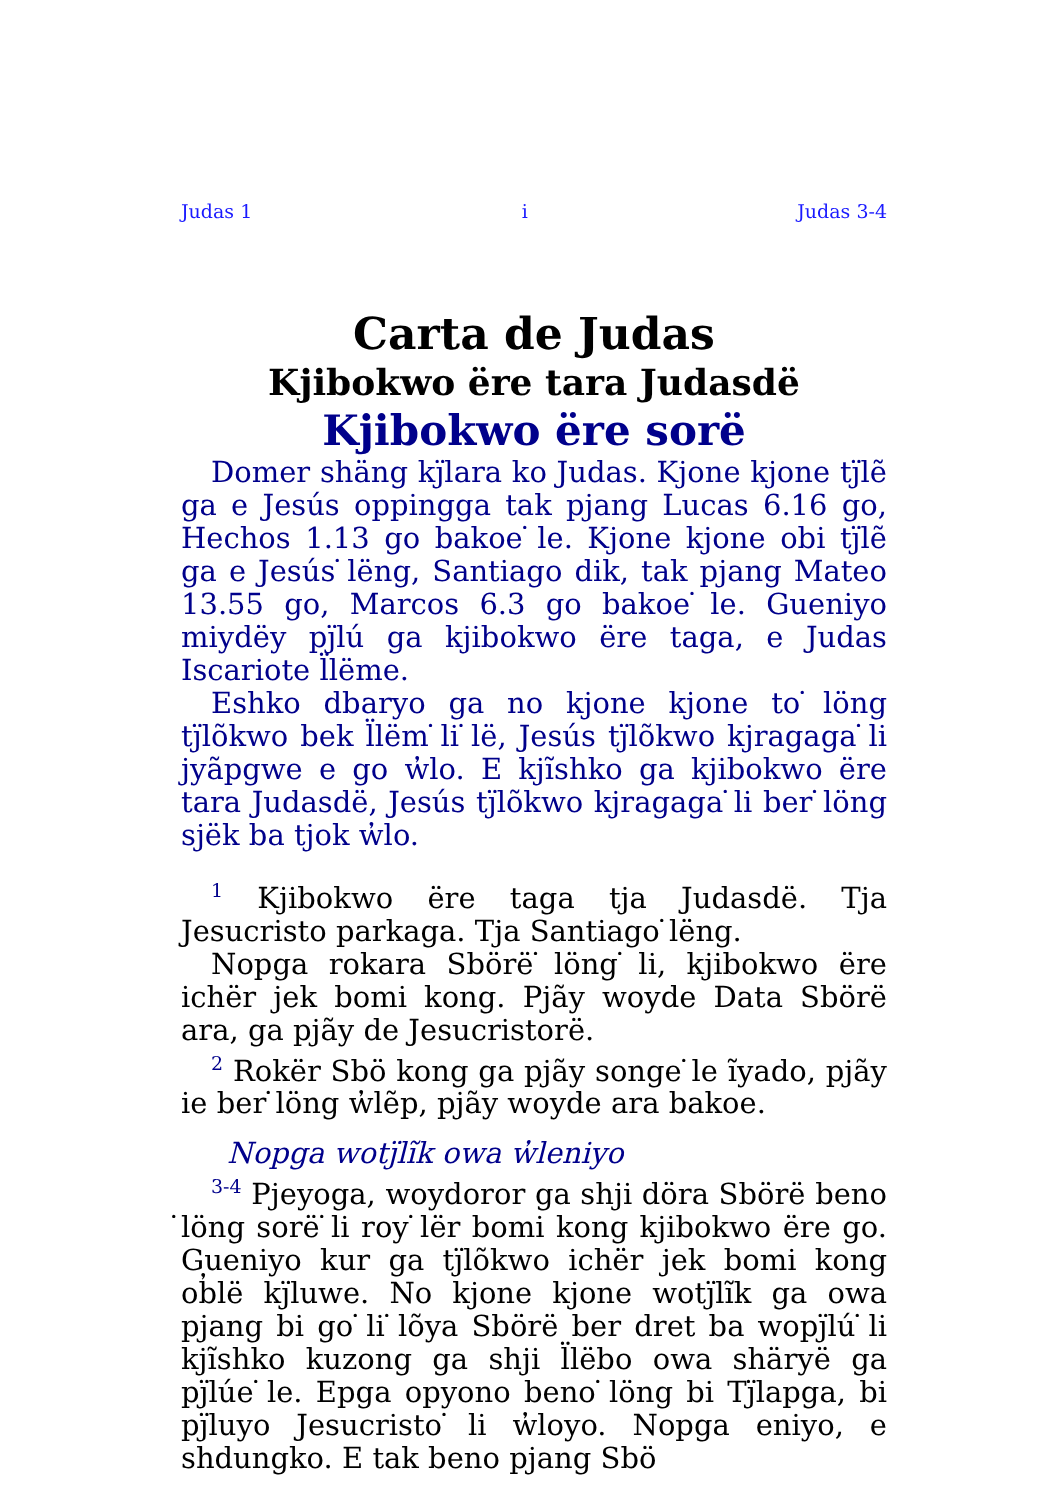Judas 1 i Judas 3-4
Carta de Judas
Kjibokwo ërе tara Judasdë
Kjibokwo ërе sorë
Domer shäng kj̈lara ko Judas. Kjone kjone tj̈lẽ ga e Jesús oppingga tak pjang Lucas 6.16 go, Hechos 1.13 go bakoe ̇le. Kjone kjone obi tj̈lẽ ga e Jesús ̇lëng, Santiago dik, tak pjang Mateo 13.55 go, Marcos 6.3 go bakoe ̇le. Gueniyo miydëy pj̈lú ga kjibokwo ërе taga, e Judas Iscariote l̈lëme.
Eshko dbaryo ga no kjone kjone to ̇löng tj̈lõkwo bek l̈lëm ̇li ̇lë, Jesús tj̈lõkwo kjragaga ̇li jyãpgwe e go w̓lo. E kjĩshko ga kjibokwo ërе tara Judasdë, Jesús tj̈lõkwo kjragaga ̇li ber ̇löng sjëk ba tjok w̓lo.
<sup>1</sup> Kjibokwo ërе taga tja Judasdë. Tja Jesucristo parkaga. Tja Santiago ̇lëng.
Nopga rokara Sbörë ̇löng ̇li, kjibokwo ërе ichër jek bomi kong. Pjãy woyde Data Sbörë ara, ga pjãy de Jesucristorë.
<sup>2</sup> Rokër Sbö kong ga pjãy songe ̇le ĩyado, pjãy ie ber ̇löng w̓lẽp, pjãy woyde ara bakoe.
Nopga wotj̈lĩk owa w̓leniyo
<sup>3-4</sup> Pjeyoga, woydoror ga shji dörа Sbörë beno ̇löng sorë ̇li roy ̇lër bomi kong kjibokwo ërе go. Gueniyo kur ga tj̈lõkwo ichër jek bomi kong ob̓lë kj̈luwe. No kjone kjone wotj̈lĩk ga owa pjang bi go ̇li ̇lõya Sbörë ber dret ba wopj̈lú ̇li kjĩshko kuzong ga shji l̈lëbo owa shäryë ga pj̈lúe ̇le. Epga opyono beno ̇löng bi Tj̈lapga, bi pj̈luyo Jesucristo ̇li w̓loyo. Nopga eniyo, e shdungko. E tak beno pjang Sbö